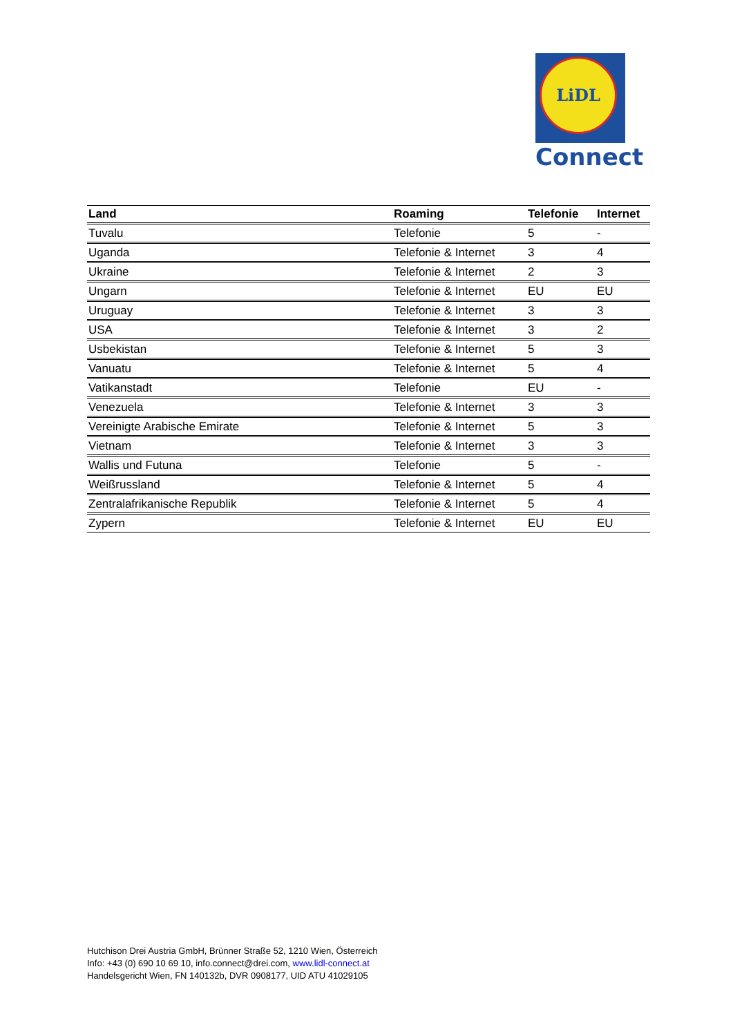LiDL
Connect
| Land | Roaming | Telefonie | Internet |
| --- | --- | --- | --- |
| Tuvalu | Telefonie | 5 | - |
| Uganda | Telefonie & Internet | 3 | 4 |
| Ukraine | Telefonie & Internet | 2 | 3 |
| Ungarn | Telefonie & Internet | EU | EU |
| Uruguay | Telefonie & Internet | 3 | 3 |
| USA | Telefonie & Internet | 3 | 2 |
| Usbekistan | Telefonie & Internet | 5 | 3 |
| Vanuatu | Telefonie & Internet | 5 | 4 |
| Vatikanstadt | Telefonie | EU | - |
| Venezuela | Telefonie & Internet | 3 | 3 |
| Vereinigte Arabische Emirate | Telefonie & Internet | 5 | 3 |
| Vietnam | Telefonie & Internet | 3 | 3 |
| Wallis und Futuna | Telefonie | 5 | - |
| Weißrussland | Telefonie & Internet | 5 | 4 |
| Zentralafrikanische Republik | Telefonie & Internet | 5 | 4 |
| Zypern | Telefonie & Internet | EU | EU |
Hutchison Drei Austria GmbH, Brünner Straße 52, 1210 Wien, Österreich
Info: +43 (0) 690 10 69 10, info.connect@drei.com, www.lidl-connect.at
Handelsgericht Wien, FN 140132b, DVR 0908177, UID ATU 41029105